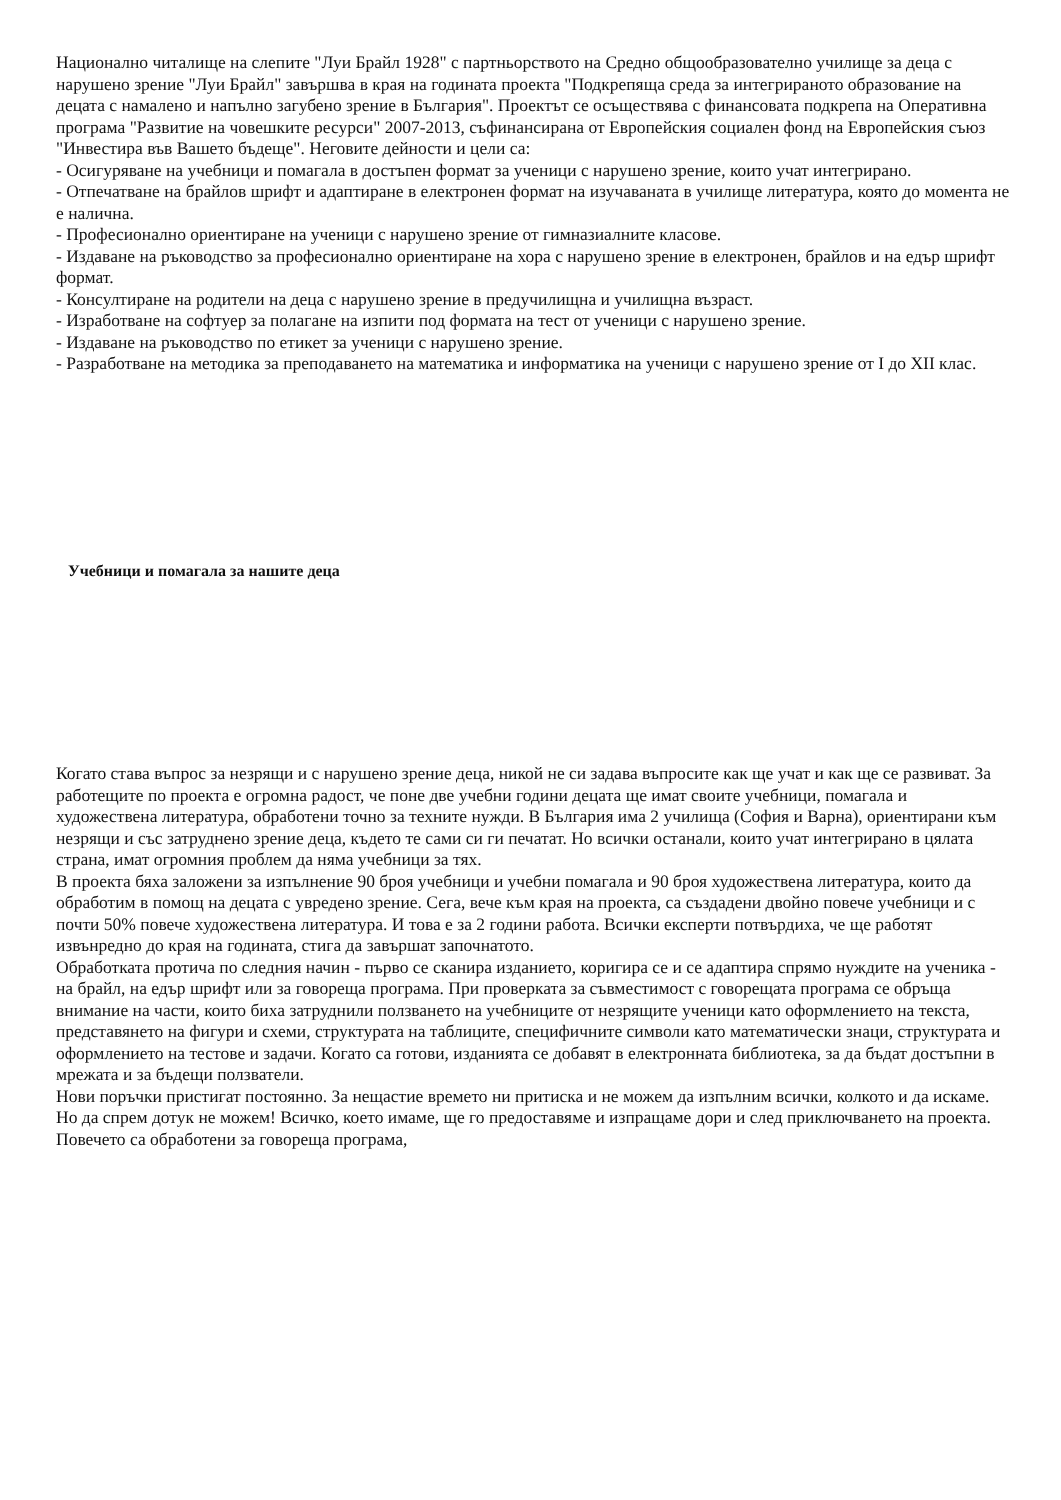Национално читалище на слепите "Луи Брайл 1928" с партньорството на Средно общообразователно училище за деца с нарушено зрение "Луи Брайл" завършва в края на годината проекта "Подкрепяща среда за интегрираното образование на децата с намалено и напълно загубено зрение в България". Проектът се осъществява с финансовата подкрепа на Оперативна програма "Развитие на човешките ресурси" 2007-2013, съфинансирана от Европейския социален фонд на Европейския съюз "Инвестира във Вашето бъдеще". Неговите дейности и цели са:
- Осигуряване на учебници и помагала в достъпен формат за ученици с нарушено зрение, които учат интегрирано.
- Отпечатване на брайлов шрифт и адаптиране в електронен формат на изучаваната в училище литература, която до момента не е налична.
- Професионално ориентиране на ученици с нарушено зрение от гимназиалните класове.
- Издаване на ръководство за професионално ориентиране на хора с нарушено зрение в електронен, брайлов и на едър шрифт формат.
- Консултиране на родители на деца с нарушено зрение в предучилищна и училищна възраст.
- Изработване на софтуер за полагане на изпити под формата на тест от ученици с нарушено зрение.
- Издаване на ръководство по етикет за ученици с нарушено зрение.
- Разработване на методика за преподаването на математика и информатика на ученици с нарушено зрение от I до XII клас.
Учебници и помагала за нашите деца
Когато става въпрос за незрящи и с нарушено зрение деца, никой не си задава въпросите как ще учат и как ще се развиват. За работещите по проекта е огромна радост, че поне две учебни години децата ще имат своите учебници, помагала и художествена литература, обработени точно за техните нужди. В България има 2 училища (София и Варна), ориентирани към незрящи и със затруднено зрение деца, където те сами си ги печатат. Но всички останали, които учат интегрирано в цялата страна, имат огромния проблем да няма учебници за тях.
В проекта бяха заложени за изпълнение 90 броя учебници и учебни помагала и 90 броя художествена литература, които да обработим в помощ на децата с увредено зрение. Сега, вече към края на проекта, са създадени двойно повече учебници и с почти 50% повече художествена литература. И това е за 2 години работа. Всички експерти потвърдиха, че ще работят извънредно до края на годината, стига да завършат започнатото.
Обработката протича по следния начин - първо се сканира изданието, коригира се и се адаптира спрямо нуждите на ученика - на брайл, на едър шрифт или за говореща програма. При проверката за съвместимост с говорещата програма се обръща внимание на части, които биха затруднили ползването на учебниците от незрящите ученици като оформлението на текста, представянето на фигури и схеми, структурата на таблиците, специфичните символи като математически знаци, структурата и оформлението на тестове и задачи. Когато са готови, изданията се добавят в електронната библиотека, за да бъдат достъпни в мрежата и за бъдещи ползватели.
Нови поръчки пристигат постоянно. За нещастие времето ни притиска и не можем да изпълним всички, колкото и да искаме. Но да спрем дотук не можем! Всичко, което имаме, ще го предоставяме и изпращаме дори и след приключването на проекта. Повечето са обработени за говореща програма,